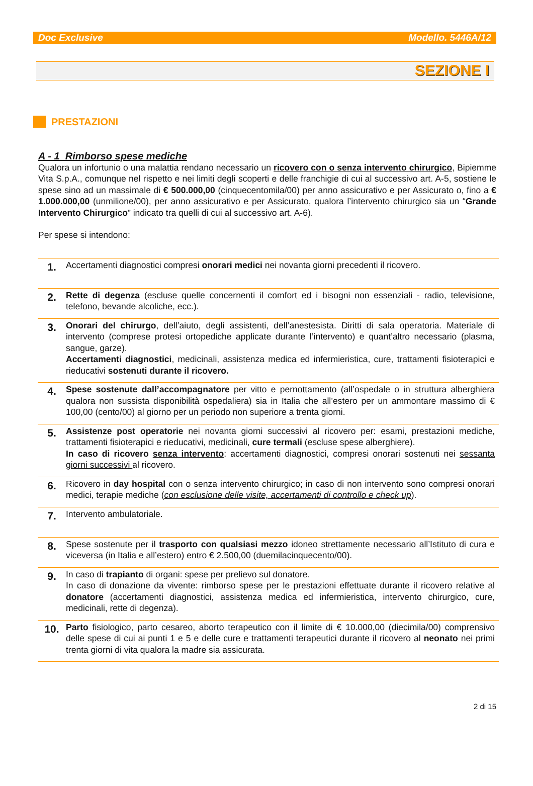Doc Exclusive Modello. 5446A/12
SEZIONE I
PRESTAZIONI
A - 1 Rimborso spese mediche
Qualora un infortunio o una malattia rendano necessario un ricovero con o senza intervento chirurgico, Bipiemme Vita S.p.A., comunque nel rispetto e nei limiti degli scoperti e delle franchigie di cui al successivo art. A-5, sostiene le spese sino ad un massimale di € 500.000,00 (cinquecentomila/00) per anno assicurativo e per Assicurato o, fino a € 1.000.000,00 (unmilione/00), per anno assicurativo e per Assicurato, qualora l’intervento chirurgico sia un “Grande Intervento Chirurgico” indicato tra quelli di cui al successivo art. A-6).
Per spese si intendono:
| 1. | Accertamenti diagnostici compresi onorari medici nei novanta giorni precedenti il ricovero. |
| 2. | Rette di degenza (escluse quelle concernenti il comfort ed i bisogni non essenziali - radio, televisione, telefono, bevande alcoliche, ecc.). |
| 3. | Onorari del chirurgo , dell’aiuto, degli assistenti, dell’anestesista. Diritti di sala operatoria. Materiale di intervento (comprese protesi ortopediche applicate durante l’intervento) e quant’altro necessario (plasma, sangue, garze). Accertamenti diagnostici , medicinali, assistenza medica ed infermieristica, cure, trattamenti fisioterapici e rieducativi sostenuti durante il ricovero. |
| 4. | Spese sostenute dall’accompagnatore per vitto e pernottamento (all’ospedale o in struttura alberghiera qualora non sussista disponibilità ospedaliera) sia in Italia che all’estero per un ammontare massimo di € 100,00 (cento/00) al giorno per un periodo non superiore a trenta giorni. |
| 5. | Assistenze post operatorie nei novanta giorni successivi al ricovero per: esami, prestazioni mediche, trattamenti fisioterapici e rieducativi, medicinali, cure termali (escluse spese alberghiere). In caso di ricovero senza intervento : accertamenti diagnostici, compresi onorari sostenuti nei sessanta giorni successivi al ricovero. |
| 6. | Ricovero in day hospital con o senza intervento chirurgico; in caso di non intervento sono compresi onorari medici, terapie mediche ( con esclusione delle visite, accertamenti di controllo e check up ). |
| 7. | Intervento ambulatoriale. |
| 8. | Spese sostenute per il trasporto con qualsiasi mezzo idoneo strettamente necessario all’Istituto di cura e viceversa (in Italia e all’estero) entro € 2.500,00 (duemilacinquecento/00). |
| 9. | In caso di trapianto di organi: spese per prelievo sul donatore. In caso di donazione da vivente: rimborso spese per le prestazioni effettuate durante il ricovero relative al donatore (accertamenti diagnostici, assistenza medica ed infermieristica, intervento chirurgico, cure, medicinali, rette di degenza). |
| 10. | Parto fisiologico, parto cesareo, aborto terapeutico con il limite di € 10.000,00 (diecimila/00) comprensivo delle spese di cui ai punti 1 e 5 e delle cure e trattamenti terapeutici durante il ricovero al neonato nei primi trenta giorni di vita qualora la madre sia assicurata. |
2 di 15